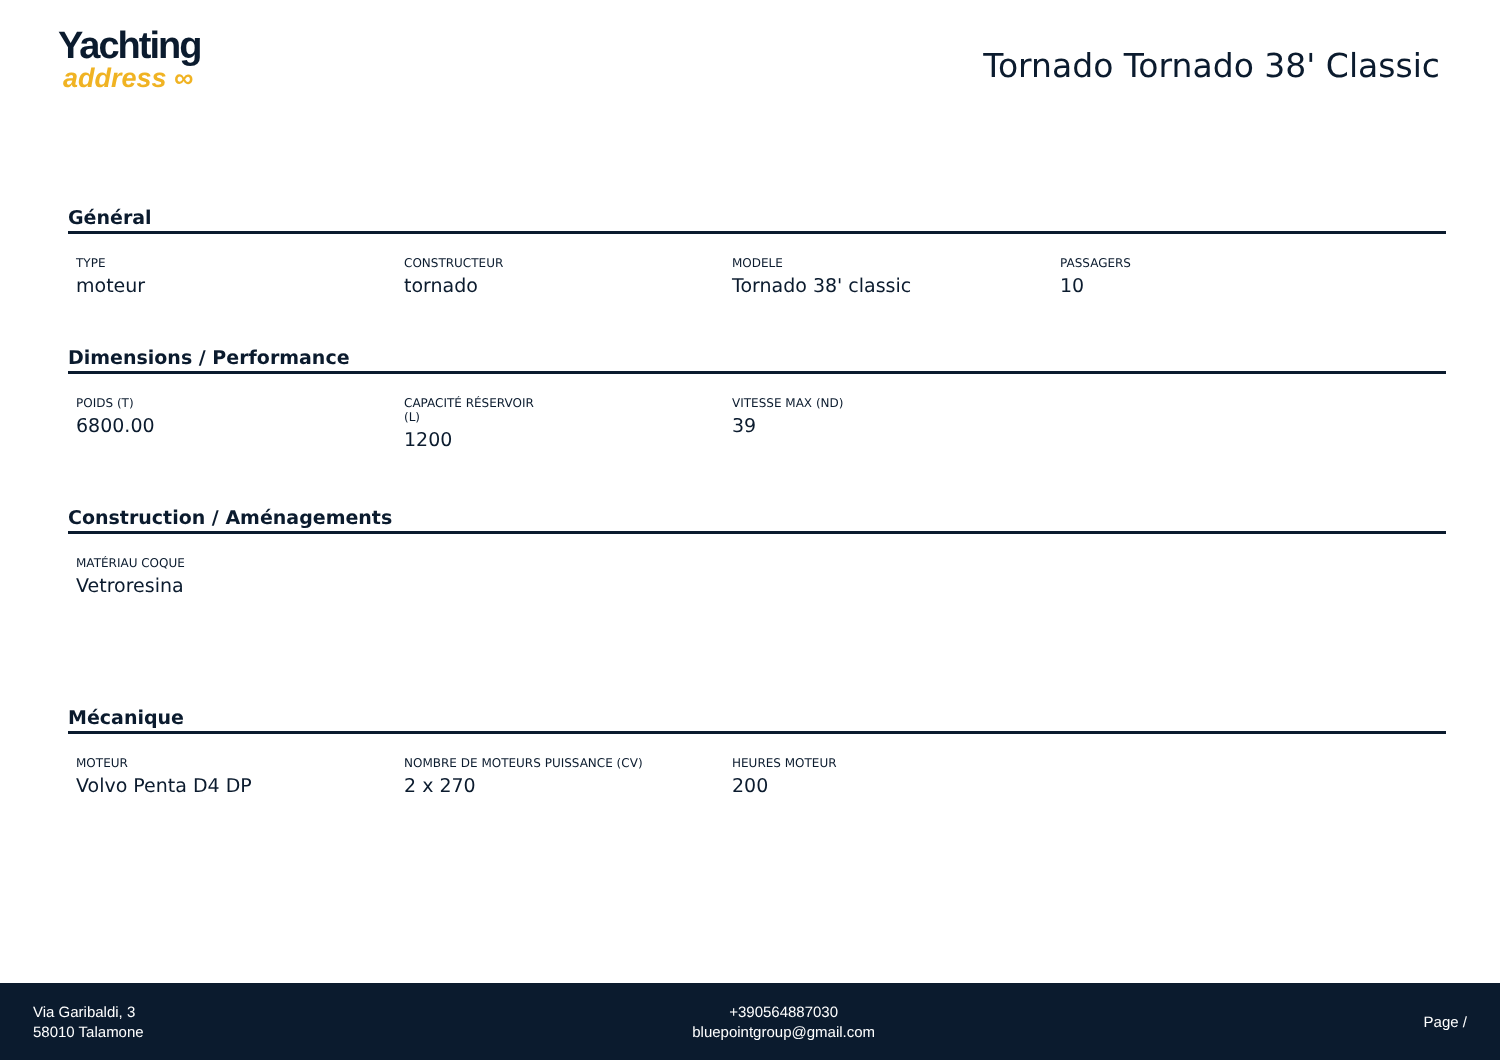Yachting
address ∞
Tornado Tornado 38' Classic
Général
TYPE
moteur
CONSTRUCTEUR
tornado
MODELE
Tornado 38' classic
PASSAGERS
10
Dimensions / Performance
POIDS (T)
6800.00
CAPACITÉ RÉSERVOIR
(L)
1200
VITESSE MAX (ND)
39
Construction / Aménagements
MATÉRIAU COQUE
Vetroresina
Mécanique
MOTEUR
Volvo Penta D4 DP
NOMBRE DE MOTEURS PUISSANCE (CV)
2 x 270
HEURES MOTEUR
200
Via Garibaldi, 3
58010 Talamone
+390564887030
bluepointgroup@gmail.com
Page /